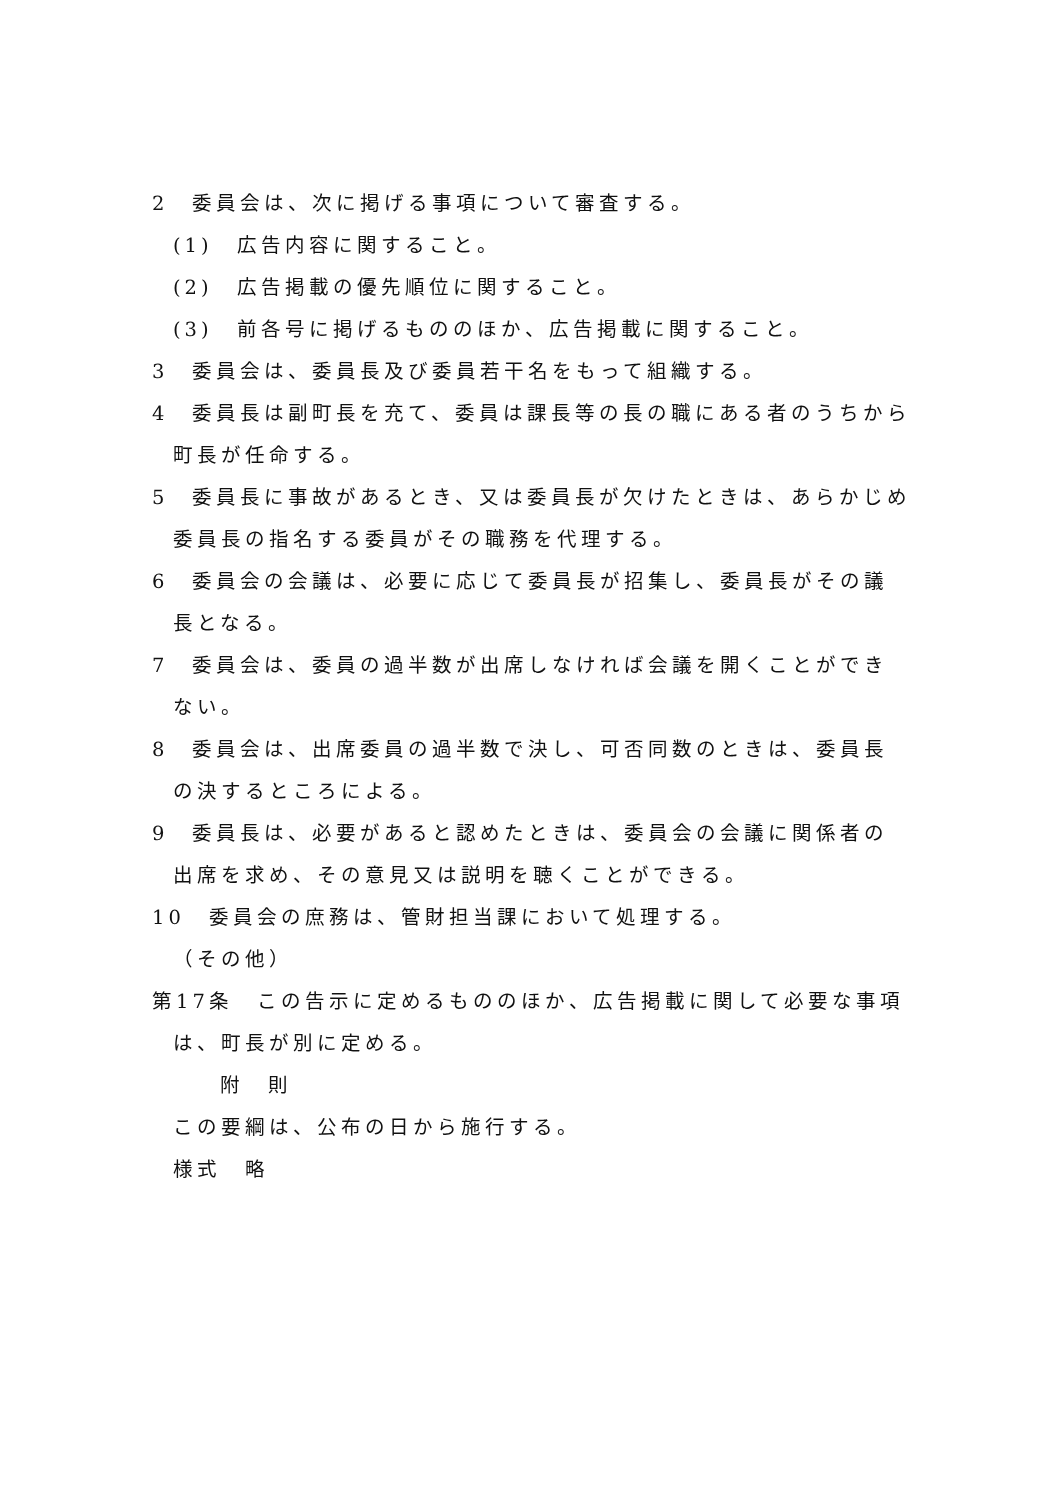2　委員会は、次に掲げる事項について審査する。
(1)　広告内容に関すること。
(2)　広告掲載の優先順位に関すること。
(3)　前各号に掲げるもののほか、広告掲載に関すること。
3　委員会は、委員長及び委員若干名をもって組織する。
4　委員長は副町長を充て、委員は課長等の長の職にある者のうちから町長が任命する。
5　委員長に事故があるとき、又は委員長が欠けたときは、あらかじめ委員長の指名する委員がその職務を代理する。
6　委員会の会議は、必要に応じて委員長が招集し、委員長がその議長となる。
7　委員会は、委員の過半数が出席しなければ会議を開くことができない。
8　委員会は、出席委員の過半数で決し、可否同数のときは、委員長の決するところによる。
9　委員長は、必要があると認めたときは、委員会の会議に関係者の出席を求め、その意見又は説明を聴くことができる。
10　委員会の庶務は、管財担当課において処理する。
（その他）
第17条　この告示に定めるもののほか、広告掲載に関して必要な事項は、町長が別に定める。
附　則
この要綱は、公布の日から施行する。
様式　略